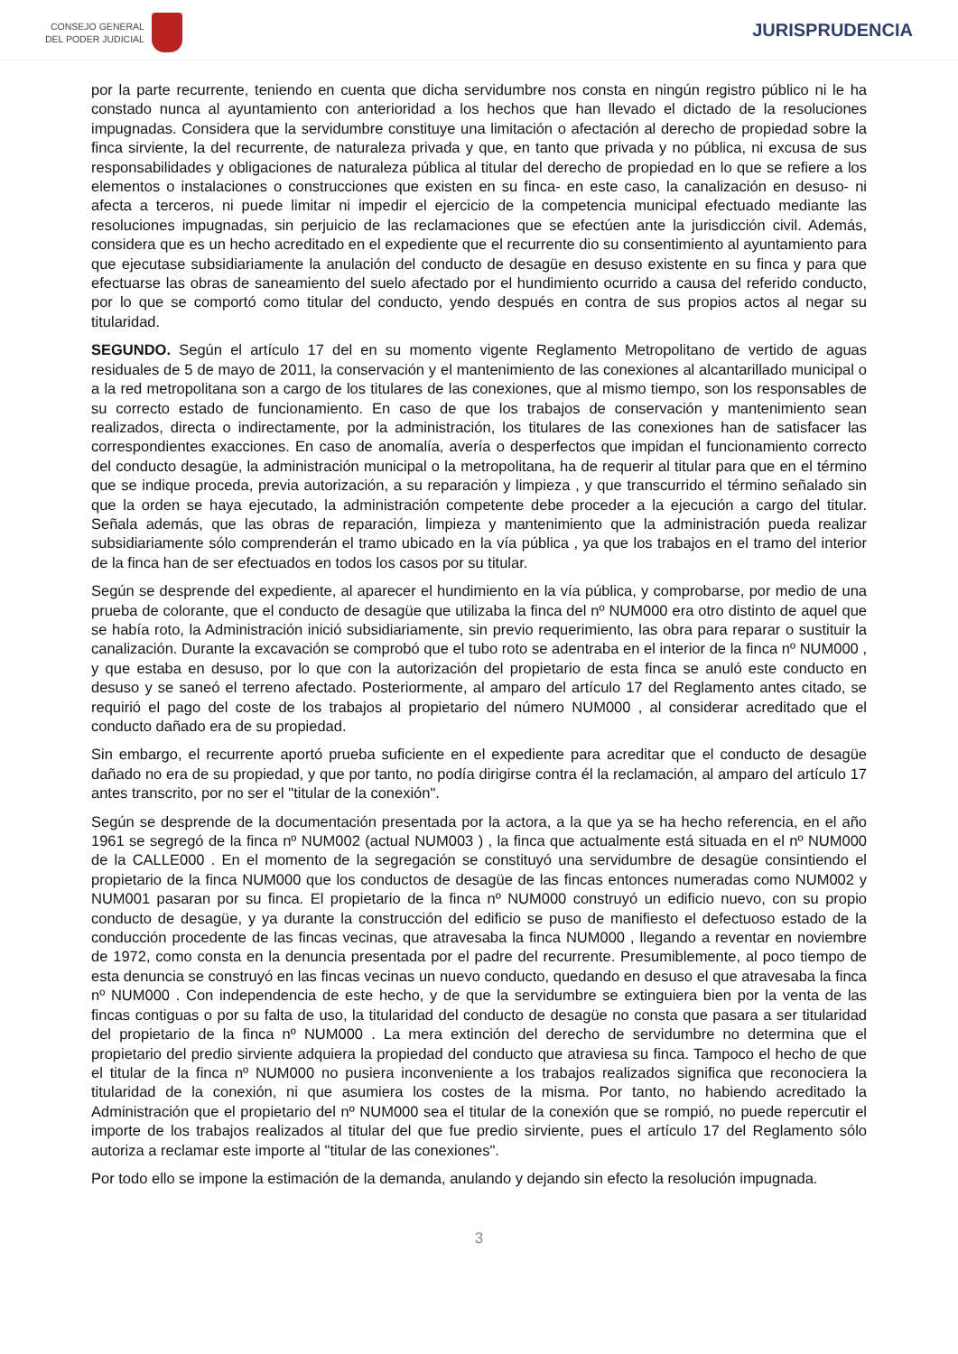CONSEJO GENERAL
DEL PODER JUDICIAL
JURISPRUDENCIA
por la parte recurrente, teniendo en cuenta que dicha servidumbre nos consta en ningún registro público ni le ha constado nunca al ayuntamiento con anterioridad a los hechos que han llevado el dictado de la resoluciones impugnadas. Considera que la servidumbre constituye una limitación o afectación al derecho de propiedad sobre la finca sirviente, la del recurrente, de naturaleza privada y que, en tanto que privada y no pública, ni excusa de sus responsabilidades y obligaciones de naturaleza pública al titular del derecho de propiedad en lo que se refiere a los elementos o instalaciones o construcciones que existen en su finca- en este caso, la canalización en desuso- ni afecta a terceros, ni puede limitar ni impedir el ejercicio de la competencia municipal efectuado mediante las resoluciones impugnadas, sin perjuicio de las reclamaciones que se efectúen ante la jurisdicción civil. Además, considera que es un hecho acreditado en el expediente que el recurrente dio su consentimiento al ayuntamiento para que ejecutase subsidiariamente la anulación del conducto de desagüe en desuso existente en su finca y para que efectuarse las obras de saneamiento del suelo afectado por el hundimiento ocurrido a causa del referido conducto, por lo que se comportó como titular del conducto, yendo después en contra de sus propios actos al negar su titularidad.
SEGUNDO. Según el artículo 17 del en su momento vigente Reglamento Metropolitano de vertido de aguas residuales de 5 de mayo de 2011, la conservación y el mantenimiento de las conexiones al alcantarillado municipal o a la red metropolitana son a cargo de los titulares de las conexiones, que al mismo tiempo, son los responsables de su correcto estado de funcionamiento. En caso de que los trabajos de conservación y mantenimiento sean realizados, directa o indirectamente, por la administración, los titulares de las conexiones han de satisfacer las correspondientes exacciones. En caso de anomalía, avería o desperfectos que impidan el funcionamiento correcto del conducto desagüe, la administración municipal o la metropolitana, ha de requerir al titular para que en el término que se indique proceda, previa autorización, a su reparación y limpieza , y que transcurrido el término señalado sin que la orden se haya ejecutado, la administración competente debe proceder a la ejecución a cargo del titular. Señala además, que las obras de reparación, limpieza y mantenimiento que la administración pueda realizar subsidiariamente sólo comprenderán el tramo ubicado en la vía pública , ya que los trabajos en el tramo del interior de la finca han de ser efectuados en todos los casos por su titular.
Según se desprende del expediente, al aparecer el hundimiento en la vía pública, y comprobarse, por medio de una prueba de colorante, que el conducto de desagüe que utilizaba la finca del nº NUM000 era otro distinto de aquel que se había roto, la Administración inició subsidiariamente, sin previo requerimiento, las obra para reparar o sustituir la canalización. Durante la excavación se comprobó que el tubo roto se adentraba en el interior de la finca nº NUM000 , y que estaba en desuso, por lo que con la autorización del propietario de esta finca se anuló este conducto en desuso y se saneó el terreno afectado. Posteriormente, al amparo del artículo 17 del Reglamento antes citado, se requirió el pago del coste de los trabajos al propietario del número NUM000 , al considerar acreditado que el conducto dañado era de su propiedad.
Sin embargo, el recurrente aportó prueba suficiente en el expediente para acreditar que el conducto de desagüe dañado no era de su propiedad, y que por tanto, no podía dirigirse contra él la reclamación, al amparo del artículo 17 antes transcrito, por no ser el "titular de la conexión".
Según se desprende de la documentación presentada por la actora, a la que ya se ha hecho referencia, en el año 1961 se segregó de la finca nº NUM002 (actual NUM003 ) , la finca que actualmente está situada en el nº NUM000 de la CALLE000 . En el momento de la segregación se constituyó una servidumbre de desagüe consintiendo el propietario de la finca NUM000 que los conductos de desagüe de las fincas entonces numeradas como NUM002 y NUM001 pasaran por su finca. El propietario de la finca nº NUM000 construyó un edificio nuevo, con su propio conducto de desagüe, y ya durante la construcción del edificio se puso de manifiesto el defectuoso estado de la conducción procedente de las fincas vecinas, que atravesaba la finca NUM000 , llegando a reventar en noviembre de 1972, como consta en la denuncia presentada por el padre del recurrente. Presumiblemente, al poco tiempo de esta denuncia se construyó en las fincas vecinas un nuevo conducto, quedando en desuso el que atravesaba la finca nº NUM000 . Con independencia de este hecho, y de que la servidumbre se extinguiera bien por la venta de las fincas contiguas o por su falta de uso, la titularidad del conducto de desagüe no consta que pasara a ser titularidad del propietario de la finca nº NUM000 . La mera extinción del derecho de servidumbre no determina que el propietario del predio sirviente adquiera la propiedad del conducto que atraviesa su finca. Tampoco el hecho de que el titular de la finca nº NUM000 no pusiera inconveniente a los trabajos realizados significa que reconociera la titularidad de la conexión, ni que asumiera los costes de la misma. Por tanto, no habiendo acreditado la Administración que el propietario del nº NUM000 sea el titular de la conexión que se rompió, no puede repercutir el importe de los trabajos realizados al titular del que fue predio sirviente, pues el artículo 17 del Reglamento sólo autoriza a reclamar este importe al "titular de las conexiones".
Por todo ello se impone la estimación de la demanda, anulando y dejando sin efecto la resolución impugnada.
3